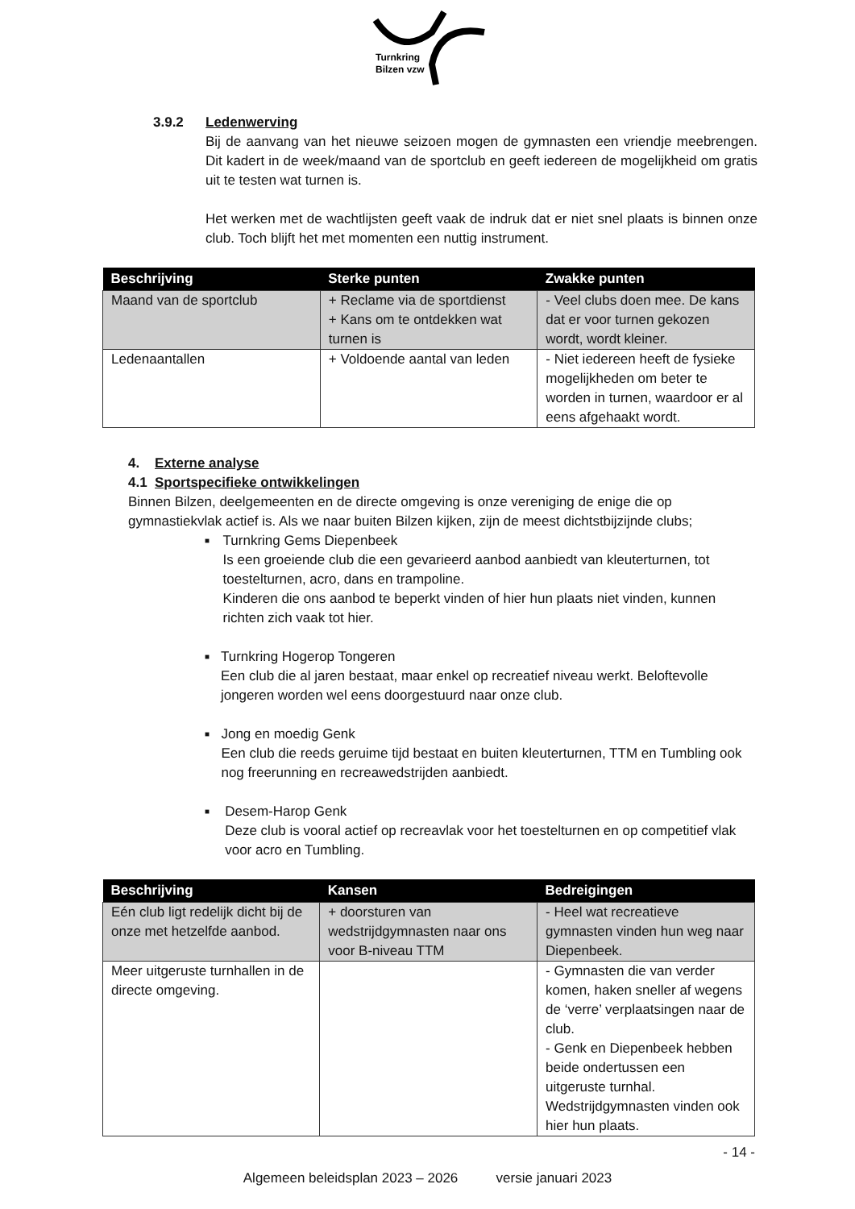Turnkring
Bilzen vzw
3.9.2 Ledenwerving
Bij de aanvang van het nieuwe seizoen mogen de gymnasten een vriendje meebrengen. Dit kadert in de week/maand van de sportclub en geeft iedereen de mogelijkheid om gratis uit te testen wat turnen is.
Het werken met de wachtlijsten geeft vaak de indruk dat er niet snel plaats is binnen onze club. Toch blijft het met momenten een nuttig instrument.
| Beschrijving | Sterke punten | Zwakke punten |
| --- | --- | --- |
| Maand van de sportclub | + Reclame via de sportdienst + Kans om te ontdekken wat turnen is | - Veel clubs doen mee. De kans dat er voor turnen gekozen wordt, wordt kleiner. |
| Ledenaantallen | + Voldoende aantal van leden | - Niet iedereen heeft de fysieke mogelijkheden om beter te worden in turnen, waardoor er al eens afgehaakt wordt. |
4. Externe analyse
4.1 Sportspecifieke ontwikkelingen
Binnen Bilzen, deelgemeenten en de directe omgeving is onze vereniging de enige die op gymnastiekvlak actief is. Als we naar buiten Bilzen kijken, zijn de meest dichtstbijzijnde clubs;
■
Turnkring Gems Diepenbeek
Is een groeiende club die een gevarieerd aanbod aanbiedt van kleuterturnen, tot toestelturnen, acro, dans en trampoline.
Kinderen die ons aanbod te beperkt vinden of hier hun plaats niet vinden, kunnen richten zich vaak tot hier.
■
Turnkring Hogerop Tongeren
Een club die al jaren bestaat, maar enkel op recreatief niveau werkt. Beloftevolle jongeren worden wel eens doorgestuurd naar onze club.
■
Jong en moedig Genk
Een club die reeds geruime tijd bestaat en buiten kleuterturnen, TTM en Tumbling ook nog freerunning en recreawedstrijden aanbiedt.
■
Desem-Harop Genk
Deze club is vooral actief op recreavlak voor het toestelturnen en op competitief vlak voor acro en Tumbling.
| Beschrijving | Kansen | Bedreigingen |
| --- | --- | --- |
| Eén club ligt redelijk dicht bij de onze met hetzelfde aanbod. | + doorsturen van wedstrijdgymnasten naar ons voor B-niveau TTM | - Heel wat recreatieve gymnasten vinden hun weg naar Diepenbeek. |
| Meer uitgeruste turnhallen in de directe omgeving. | | - Gymnasten die van verder komen, haken sneller af wegens de ‘verre’ verplaatsingen naar de club. - Genk en Diepenbeek hebben beide ondertussen een uitgeruste turnhal. Wedstrijdgymnasten vinden ook hier hun plaats. |
- 14 -
Algemeen beleidsplan 2023 – 2026 versie januari 2023